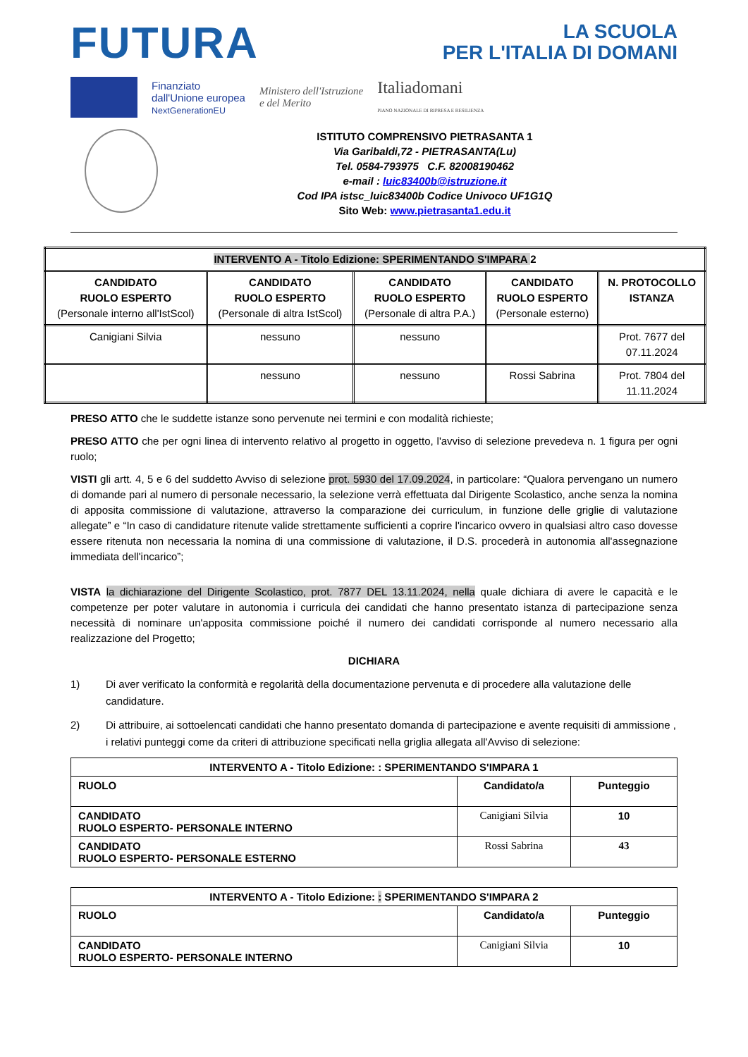FUTURA
LA SCUOLA
PER L'ITALIA DI DOMANI
Finanziato
dall'Unione europea
NextGenerationEU
Ministero dell'Istruzione
e del Merito
Italiadomani
PIANO NAZIONALE DI RIPRESA E RESILIENZA
ISTITUTO COMPRENSIVO PIETRASANTA 1
Via Garibaldi,72 - PIETRASANTA(Lu)
Tel. 0584-793975 C.F. 82008190462
e-mail : luic83400b@istruzione.it
Cod IPA istsc_luic83400b Codice Univoco UF1G1Q
Sito Web: www.pietrasanta1.edu.it
| INTERVENTO A - Titolo Edizione: SPERIMENTANDO S'IMPARA 2 | | | | |
| CANDIDATO RUOLO ESPERTO (Personale interno all'IstScol) | CANDIDATO RUOLO ESPERTO (Personale di altra IstScol) | CANDIDATO RUOLO ESPERTO (Personale di altra P.A.) | CANDIDATO RUOLO ESPERTO (Personale esterno) | N. PROTOCOLLO ISTANZA |
| Canigiani Silvia | nessuno | nessuno | | Prot. 7677 del 07.11.2024 |
| | nessuno | nessuno | Rossi Sabrina | Prot. 7804 del 11.11.2024 |
PRESO ATTO che le suddette istanze sono pervenute nei termini e con modalità richieste;
PRESO ATTO che per ogni linea di intervento relativo al progetto in oggetto, l'avviso di selezione prevedeva n. 1 figura per ogni ruolo;
VISTI gli artt. 4, 5 e 6 del suddetto Avviso di selezione prot. 5930 del 17.09.2024, in particolare: “Qualora pervengano un numero di domande pari al numero di personale necessario, la selezione verrà effettuata dal Dirigente Scolastico, anche senza la nomina di apposita commissione di valutazione, attraverso la comparazione dei curriculum, in funzione delle griglie di valutazione allegate” e “In caso di candidature ritenute valide strettamente sufficienti a coprire l'incarico ovvero in qualsiasi altro caso dovesse essere ritenuta non necessaria la nomina di una commissione di valutazione, il D.S. procederà in autonomia all'assegnazione immediata dell'incarico”;
VISTA la dichiarazione del Dirigente Scolastico, prot. 7877 DEL 13.11.2024, nella quale dichiara di avere le capacità e le competenze per poter valutare in autonomia i curricula dei candidati che hanno presentato istanza di partecipazione senza necessità di nominare un'apposita commissione poiché il numero dei candidati corrisponde al numero necessario alla realizzazione del Progetto;
DICHIARA
1) Di aver verificato la conformità e regolarità della documentazione pervenuta e di procedere alla valutazione delle candidature.
2) Di attribuire, ai sottoelencati candidati che hanno presentato domanda di partecipazione e avente requisiti di ammissione , i relativi punteggi come da criteri di attribuzione specificati nella griglia allegata all'Avviso di selezione:
| INTERVENTO A - Titolo Edizione: : SPERIMENTANDO S'IMPARA 1 | | |
| RUOLO | Candidato/a | Punteggio |
| CANDIDATO RUOLO ESPERTO- PERSONALE INTERNO | Canigiani Silvia | 10 |
| CANDIDATO RUOLO ESPERTO- PERSONALE ESTERNO | Rossi Sabrina | 43 |
| INTERVENTO A - Titolo Edizione: : SPERIMENTANDO S'IMPARA 2 | | |
| RUOLO | Candidato/a | Punteggio |
| CANDIDATO RUOLO ESPERTO- PERSONALE INTERNO | Canigiani Silvia | 10 |